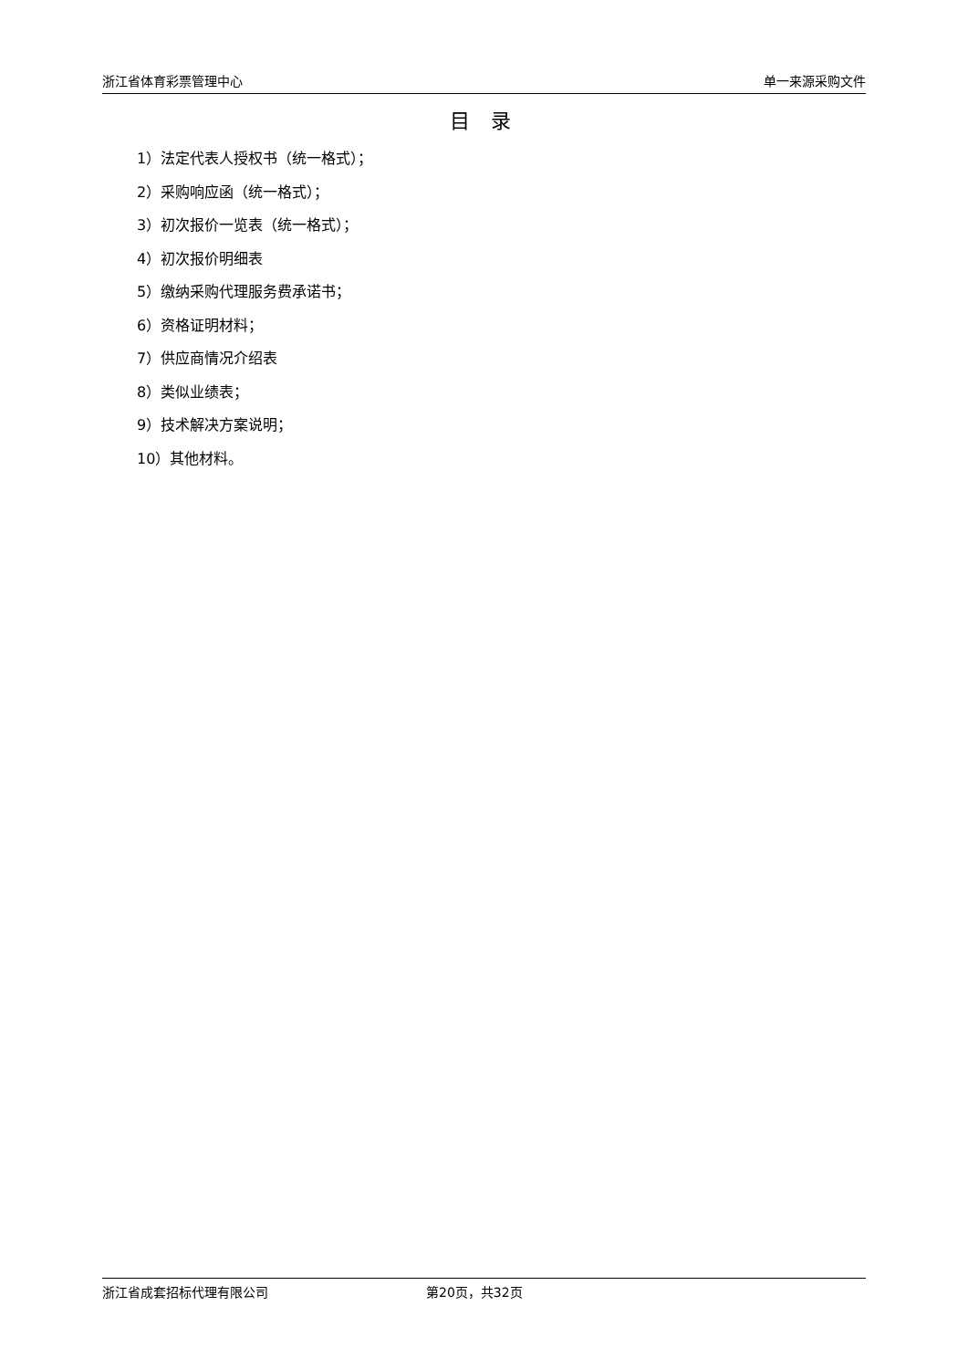浙江省体育彩票管理中心 单一来源采购文件
目 录
1）法定代表人授权书（统一格式）；
2）采购响应函（统一格式）；
3）初次报价一览表（统一格式）；
4）初次报价明细表
5）缴纳采购代理服务费承诺书；
6）资格证明材料；
7）供应商情况介绍表
8）类似业绩表；
9）技术解决方案说明；
10）其他材料。
浙江省成套招标代理有限公司 第20页，共32页